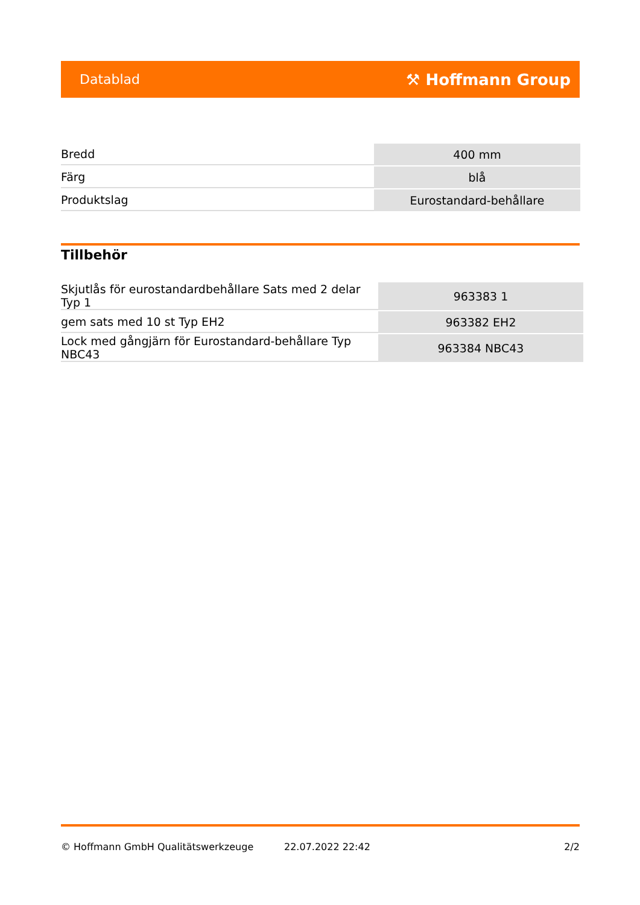Datablad ⚒ Hoffmann Group
| Bredd | 400 mm |
| Färg | blå |
| Produktslag | Eurostandard-behållare |
Tillbehör
| Skjutlås för eurostandardbehållare Sats med 2 delar Typ 1 | 963383 1 |
| gem sats med 10 st Typ EH2 | 963382 EH2 |
| Lock med gångjärn för Eurostandard-behållare Typ NBC43 | 963384 NBC43 |
© Hoffmann GmbH Qualitätswerkzeuge 22.07.2022 22:42 2/2